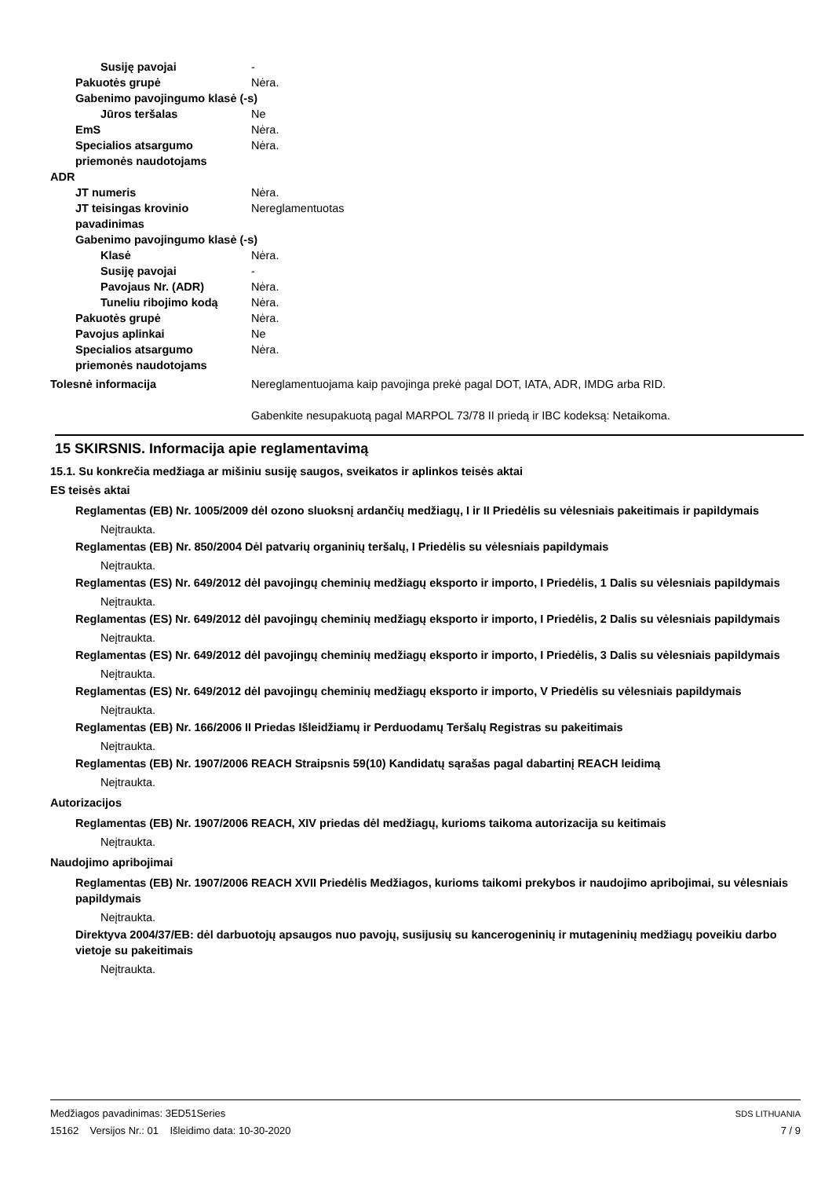Susiję pavojai -
Pakuotės grupė Nėra.
Gabenimo pavojingumo klasė (-s)
Jūros teršalas Ne
EmS Nėra.
Specialios atsargumo priemonės naudotojams
Nėra.
ADR
JT numeris Nėra.
JT teisingas krovinio pavadinimas
Nereglamentuotas
Gabenimo pavojingumo klasė (-s)
Klasė Nėra.
Susiję pavojai -
Pavojaus Nr. (ADR) Nėra.
Tuneliu ribojimo kodą Nėra.
Pakuotės grupė Nėra.
Pavojus aplinkai Ne
Specialios atsargumo priemonės naudotojams
Nėra.
Tolesnė informacija Nereglamentuojama kaip pavojinga prekė pagal DOT, IATA, ADR, IMDG arba RID.
Gabenkite nesupakuotą pagal MARPOL 73/78 II priedą ir IBC kodeksą: Netaikoma.
15 SKIRSNIS. Informacija apie reglamentavimą
15.1. Su konkrečia medžiaga ar mišiniu susiję saugos, sveikatos ir aplinkos teisės aktai
ES teisės aktai
Reglamentas (EB) Nr. 1005/2009 dėl ozono sluoksnį ardančių medžiagų, I ir II Priedėlis su vėlesniais pakeitimais ir papildymais
Neįtraukta.
Reglamentas (EB) Nr. 850/2004 Dėl patvarių organinių teršalų, I Priedėlis su vėlesniais papildymais
Neįtraukta.
Reglamentas (ES) Nr. 649/2012 dėl pavojingų cheminių medžiagų eksporto ir importo, I Priedėlis, 1 Dalis su vėlesniais papildymais
Neįtraukta.
Reglamentas (ES) Nr. 649/2012 dėl pavojingų cheminių medžiagų eksporto ir importo, I Priedėlis, 2 Dalis su vėlesniais papildymais
Neįtraukta.
Reglamentas (ES) Nr. 649/2012 dėl pavojingų cheminių medžiagų eksporto ir importo, I Priedėlis, 3 Dalis su vėlesniais papildymais
Neįtraukta.
Reglamentas (ES) Nr. 649/2012 dėl pavojingų cheminių medžiagų eksporto ir importo, V Priedėlis su vėlesniais papildymais
Neįtraukta.
Reglamentas (EB) Nr. 166/2006 II Priedas Išleidžiamų ir Perduodamų Teršalų Registras su pakeitimais
Neįtraukta.
Reglamentas (EB) Nr. 1907/2006 REACH Straipsnis 59(10) Kandidatų sąrašas pagal dabartinį REACH leidimą
Neįtraukta.
Autorizacijos
Reglamentas (EB) Nr. 1907/2006 REACH, XIV priedas dėl medžiagų, kurioms taikoma autorizacija su keitimais
Neįtraukta.
Naudojimo apribojimai
Reglamentas (EB) Nr. 1907/2006 REACH XVII Priedėlis Medžiagos, kurioms taikomi prekybos ir naudojimo apribojimai, su vėlesniais papildymais
Neįtraukta.
Direktyva 2004/37/EB: dėl darbuotojų apsaugos nuo pavojų, susijusių su kancerogeninių ir mutageninių medžiagų poveikiu darbo vietoje su pakeitimais
Neįtraukta.
Medžiagos pavadinimas: 3ED51Series
15162 Versijos Nr.: 01 Išleidimo data: 10-30-2020
SDS LITHUANIA
7 / 9